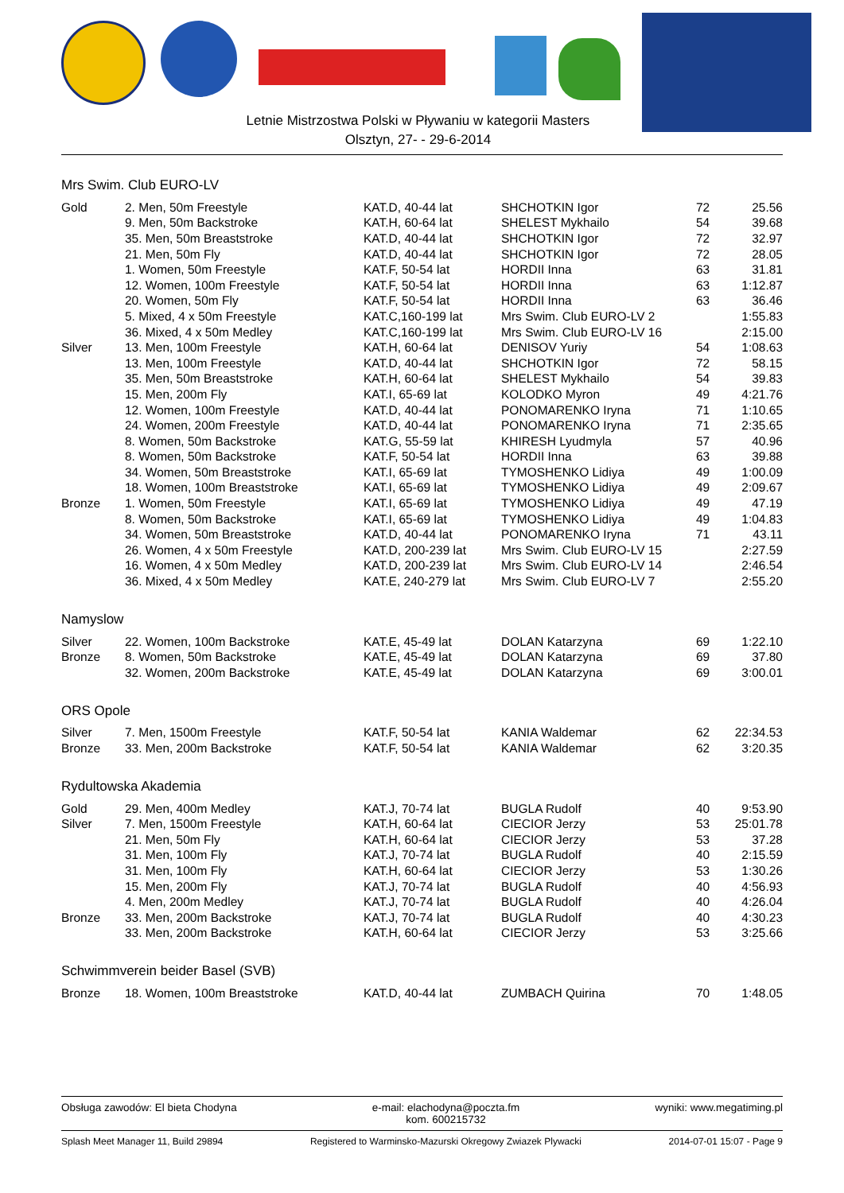Letnie Mistrzostwa Polski w Pływaniu w kategorii Masters
Olsztyn, 27- - 29-6-2014
Mrs Swim. Club EURO-LV
| Gold | 2. Men, 50m Freestyle | KAT.D, 40-44 lat | SHCHOTKIN Igor | 72 | 25.56 |
| | 9. Men, 50m Backstroke | KAT.H, 60-64 lat | SHELEST Mykhailo | 54 | 39.68 |
| | 35. Men, 50m Breaststroke | KAT.D, 40-44 lat | SHCHOTKIN Igor | 72 | 32.97 |
| | 21. Men, 50m Fly | KAT.D, 40-44 lat | SHCHOTKIN Igor | 72 | 28.05 |
| | 1. Women, 50m Freestyle | KAT.F, 50-54 lat | HORDII Inna | 63 | 31.81 |
| | 12. Women, 100m Freestyle | KAT.F, 50-54 lat | HORDII Inna | 63 | 1:12.87 |
| | 20. Women, 50m Fly | KAT.F, 50-54 lat | HORDII Inna | 63 | 36.46 |
| | 5. Mixed, 4 x 50m Freestyle | KAT.C,160-199 lat | Mrs Swim. Club EURO-LV 2 | | 1:55.83 |
| | 36. Mixed, 4 x 50m Medley | KAT.C,160-199 lat | Mrs Swim. Club EURO-LV 16 | | 2:15.00 |
| Silver | 13. Men, 100m Freestyle | KAT.H, 60-64 lat | DENISOV Yuriy | 54 | 1:08.63 |
| | 13. Men, 100m Freestyle | KAT.D, 40-44 lat | SHCHOTKIN Igor | 72 | 58.15 |
| | 35. Men, 50m Breaststroke | KAT.H, 60-64 lat | SHELEST Mykhailo | 54 | 39.83 |
| | 15. Men, 200m Fly | KAT.I, 65-69 lat | KOLODKO Myron | 49 | 4:21.76 |
| | 12. Women, 100m Freestyle | KAT.D, 40-44 lat | PONOMARENKO Iryna | 71 | 1:10.65 |
| | 24. Women, 200m Freestyle | KAT.D, 40-44 lat | PONOMARENKO Iryna | 71 | 2:35.65 |
| | 8. Women, 50m Backstroke | KAT.G, 55-59 lat | KHIRESH Lyudmyla | 57 | 40.96 |
| | 8. Women, 50m Backstroke | KAT.F, 50-54 lat | HORDII Inna | 63 | 39.88 |
| | 34. Women, 50m Breaststroke | KAT.I, 65-69 lat | TYMOSHENKO Lidiya | 49 | 1:00.09 |
| | 18. Women, 100m Breaststroke | KAT.I, 65-69 lat | TYMOSHENKO Lidiya | 49 | 2:09.67 |
| Bronze | 1. Women, 50m Freestyle | KAT.I, 65-69 lat | TYMOSHENKO Lidiya | 49 | 47.19 |
| | 8. Women, 50m Backstroke | KAT.I, 65-69 lat | TYMOSHENKO Lidiya | 49 | 1:04.83 |
| | 34. Women, 50m Breaststroke | KAT.D, 40-44 lat | PONOMARENKO Iryna | 71 | 43.11 |
| | 26. Women, 4 x 50m Freestyle | KAT.D, 200-239 lat | Mrs Swim. Club EURO-LV 15 | | 2:27.59 |
| | 16. Women, 4 x 50m Medley | KAT.D, 200-239 lat | Mrs Swim. Club EURO-LV 14 | | 2:46.54 |
| | 36. Mixed, 4 x 50m Medley | KAT.E, 240-279 lat | Mrs Swim. Club EURO-LV 7 | | 2:55.20 |
Namyslow
| Silver | 22. Women, 100m Backstroke | KAT.E, 45-49 lat | DOLAN Katarzyna | 69 | 1:22.10 |
| Bronze | 8. Women, 50m Backstroke | KAT.E, 45-49 lat | DOLAN Katarzyna | 69 | 37.80 |
| | 32. Women, 200m Backstroke | KAT.E, 45-49 lat | DOLAN Katarzyna | 69 | 3:00.01 |
ORS Opole
| Silver | 7. Men, 1500m Freestyle | KAT.F, 50-54 lat | KANIA Waldemar | 62 | 22:34.53 |
| Bronze | 33. Men, 200m Backstroke | KAT.F, 50-54 lat | KANIA Waldemar | 62 | 3:20.35 |
Rydultowska Akademia
| Gold | 29. Men, 400m Medley | KAT.J, 70-74 lat | BUGLA Rudolf | 40 | 9:53.90 |
| Silver | 7. Men, 1500m Freestyle | KAT.H, 60-64 lat | CIECIOR Jerzy | 53 | 25:01.78 |
| | 21. Men, 50m Fly | KAT.H, 60-64 lat | CIECIOR Jerzy | 53 | 37.28 |
| | 31. Men, 100m Fly | KAT.J, 70-74 lat | BUGLA Rudolf | 40 | 2:15.59 |
| | 31. Men, 100m Fly | KAT.H, 60-64 lat | CIECIOR Jerzy | 53 | 1:30.26 |
| | 15. Men, 200m Fly | KAT.J, 70-74 lat | BUGLA Rudolf | 40 | 4:56.93 |
| | 4. Men, 200m Medley | KAT.J, 70-74 lat | BUGLA Rudolf | 40 | 4:26.04 |
| Bronze | 33. Men, 200m Backstroke | KAT.J, 70-74 lat | BUGLA Rudolf | 40 | 4:30.23 |
| | 33. Men, 200m Backstroke | KAT.H, 60-64 lat | CIECIOR Jerzy | 53 | 3:25.66 |
Schwimmverein beider Basel (SVB)
| Bronze | 18. Women, 100m Breaststroke | KAT.D, 40-44 lat | ZUMBACH Quirina | 70 | 1:48.05 |
Obsługa zawodów: El bieta Chodyna e-mail: elachodyna@poczta.fm
kom. 600215732 wyniki: www.megatiming.pl
Splash Meet Manager 11, Build 29894 Registered to Warminsko-Mazurski Okregowy Zwiazek Plywacki 2014-07-01 15:07 - Page 9